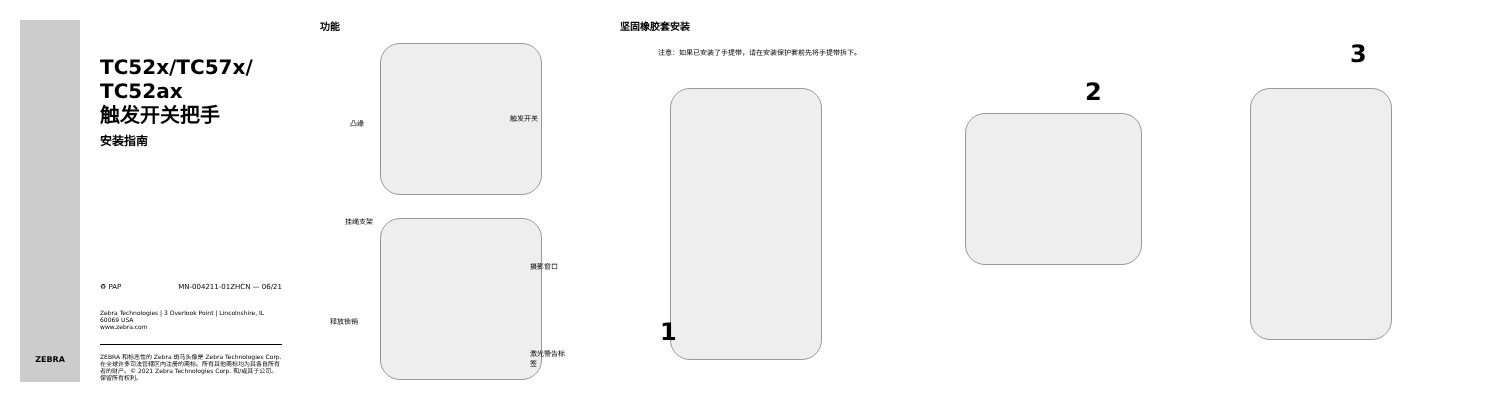TC52x/TC57x/
TC52ax
触发开关把手
安装指南
♻ PAP MN-004211-01ZHCN — 06/21
Zebra Technologies | 3 Overlook Point | Lincolnshire, IL 60069 USA
www.zebra.com
ZEBRA 和标志性的 Zebra 斑马头像是 Zebra Technologies Corp. 在全球许多司法管辖区内注册的商标。所有其他商标均为其各自所有者的财产。© 2021 Zebra Technologies Corp. 和/或其子公司。保留所有权利。
ZEBRA
功能
凸缘
触发开关
挂绳支架
摄影窗口
释放锁销
激光警告标
签
坚固橡胶套安装
注意：如果已安装了手提带，请在安装保护套前先将手提带拆下。
1
2
3